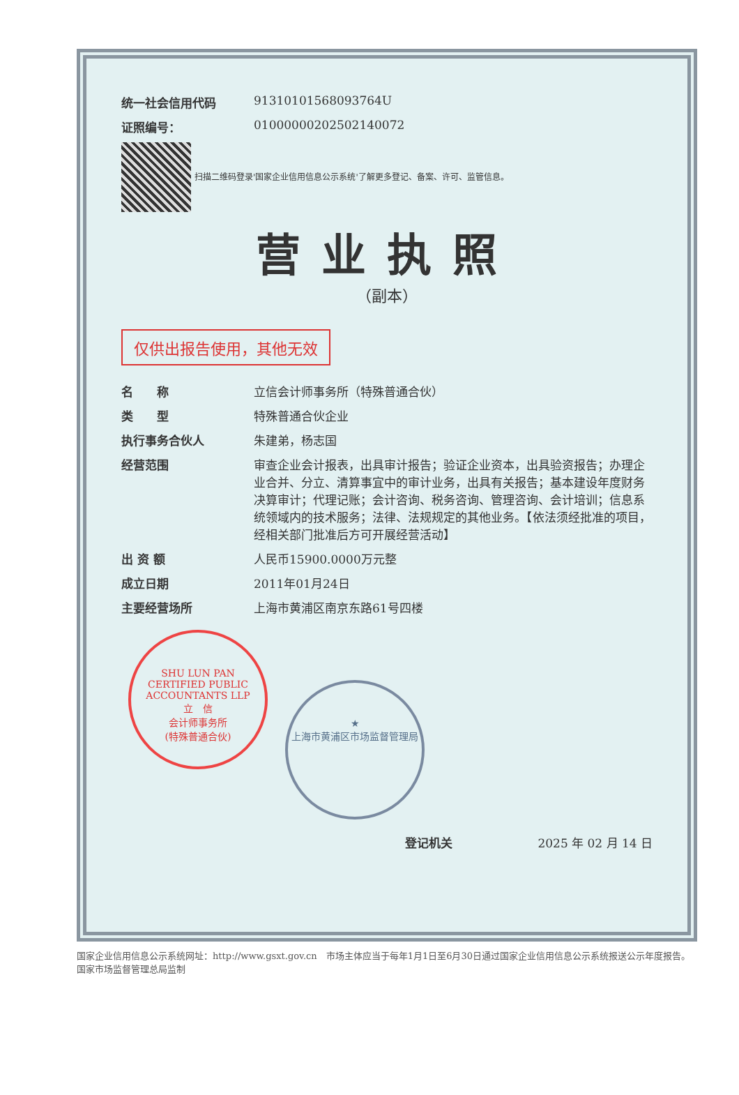统一社会信用代码 91310101568093764U
证照编号： 01000000202502140072
扫描二维码登录'国家企业信用信息公示系统'了解更多登记、备案、许可、监管信息。
营业执照
（副本）
仅供出报告使用，其他无效
名　　称 立信会计师事务所（特殊普通合伙）
类　　型 特殊普通合伙企业
执行事务合伙人 朱建弟，杨志国
经营范围 审查企业会计报表，出具审计报告；验证企业资本，出具验资报告；办理企业合并、分立、清算事宜中的审计业务，出具有关报告；基本建设年度财务决算审计；代理记账；会计咨询、税务咨询、管理咨询、会计培训；信息系统领域内的技术服务；法律、法规规定的其他业务。【依法须经批准的项目，经相关部门批准后方可开展经营活动】
出 资 额 人民币15900.0000万元整
成立日期 2011年01月24日
主要经营场所 上海市黄浦区南京东路61号四楼
SHU LUN PAN CERTIFIED PUBLIC ACCOUNTANTS LLP
立　信
会计师事务所
(特殊普通合伙)
★
上海市黄浦区市场监督管理局
登记机关 2025 年 02 月 14 日
国家企业信用信息公示系统网址：http://www.gsxt.gov.cn　市场主体应当于每年1月1日至6月30日通过国家企业信用信息公示系统报送公示年度报告。　国家市场监督管理总局监制